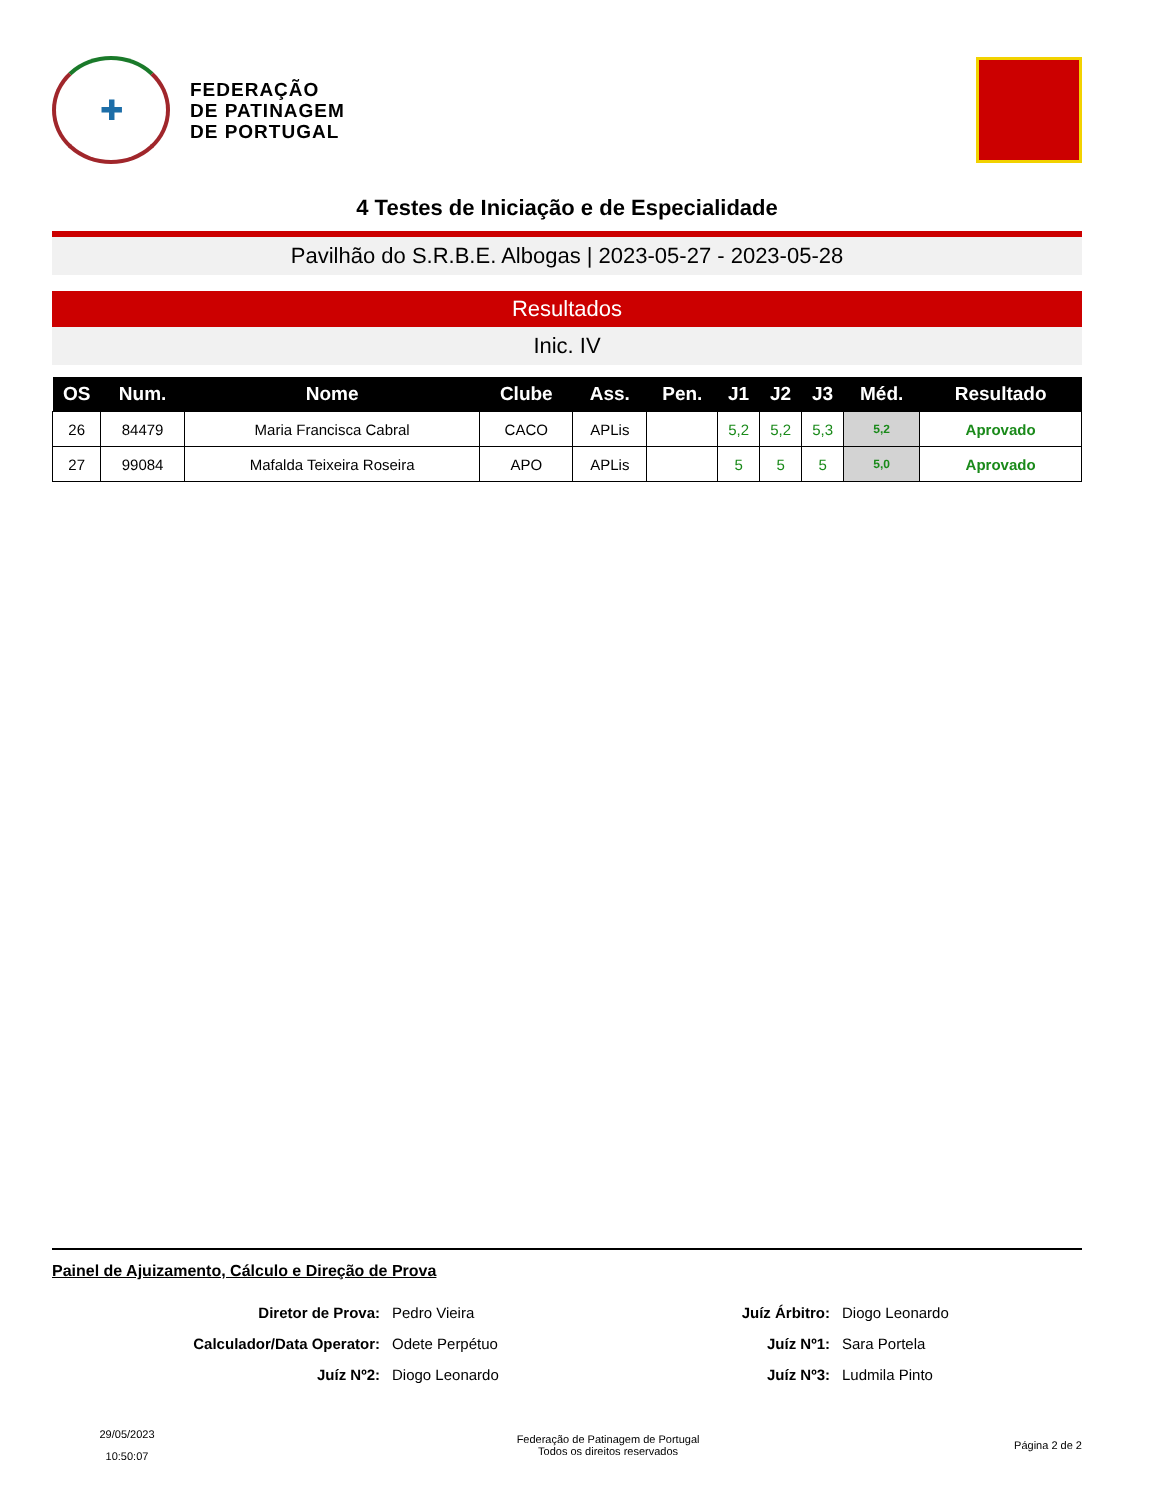✚
FEDERAÇÃO
DE PATINAGEM
DE PORTUGAL
4 Testes de Iniciação e de Especialidade
Pavilhão do S.R.B.E. Albogas | 2023-05-27 - 2023-05-28
Resultados
Inic. IV
| OS | Num. | Nome | Clube | Ass. | Pen. | J1 | J2 | J3 | Méd. | Resultado |
| --- | --- | --- | --- | --- | --- | --- | --- | --- | --- | --- |
| 26 | 84479 | Maria Francisca Cabral | CACO | APLis | | 5,2 | 5,2 | 5,3 | 5,2 | Aprovado |
| 27 | 99084 | Mafalda Teixeira Roseira | APO | APLis | | 5 | 5 | 5 | 5,0 | Aprovado |
Painel de Ajuizamento, Cálculo e Direção de Prova
Diretor de Prova:
Pedro Vieira
Juíz Árbitro:
Diogo Leonardo
Calculador/Data Operator:
Odete Perpétuo
Juíz Nº1:
Sara Portela
Juíz Nº2:
Diogo Leonardo
Juíz Nº3:
Ludmila Pinto
29/05/2023
10:50:07
Federação de Patinagem de Portugal
Todos os direitos reservados
Página 2 de 2